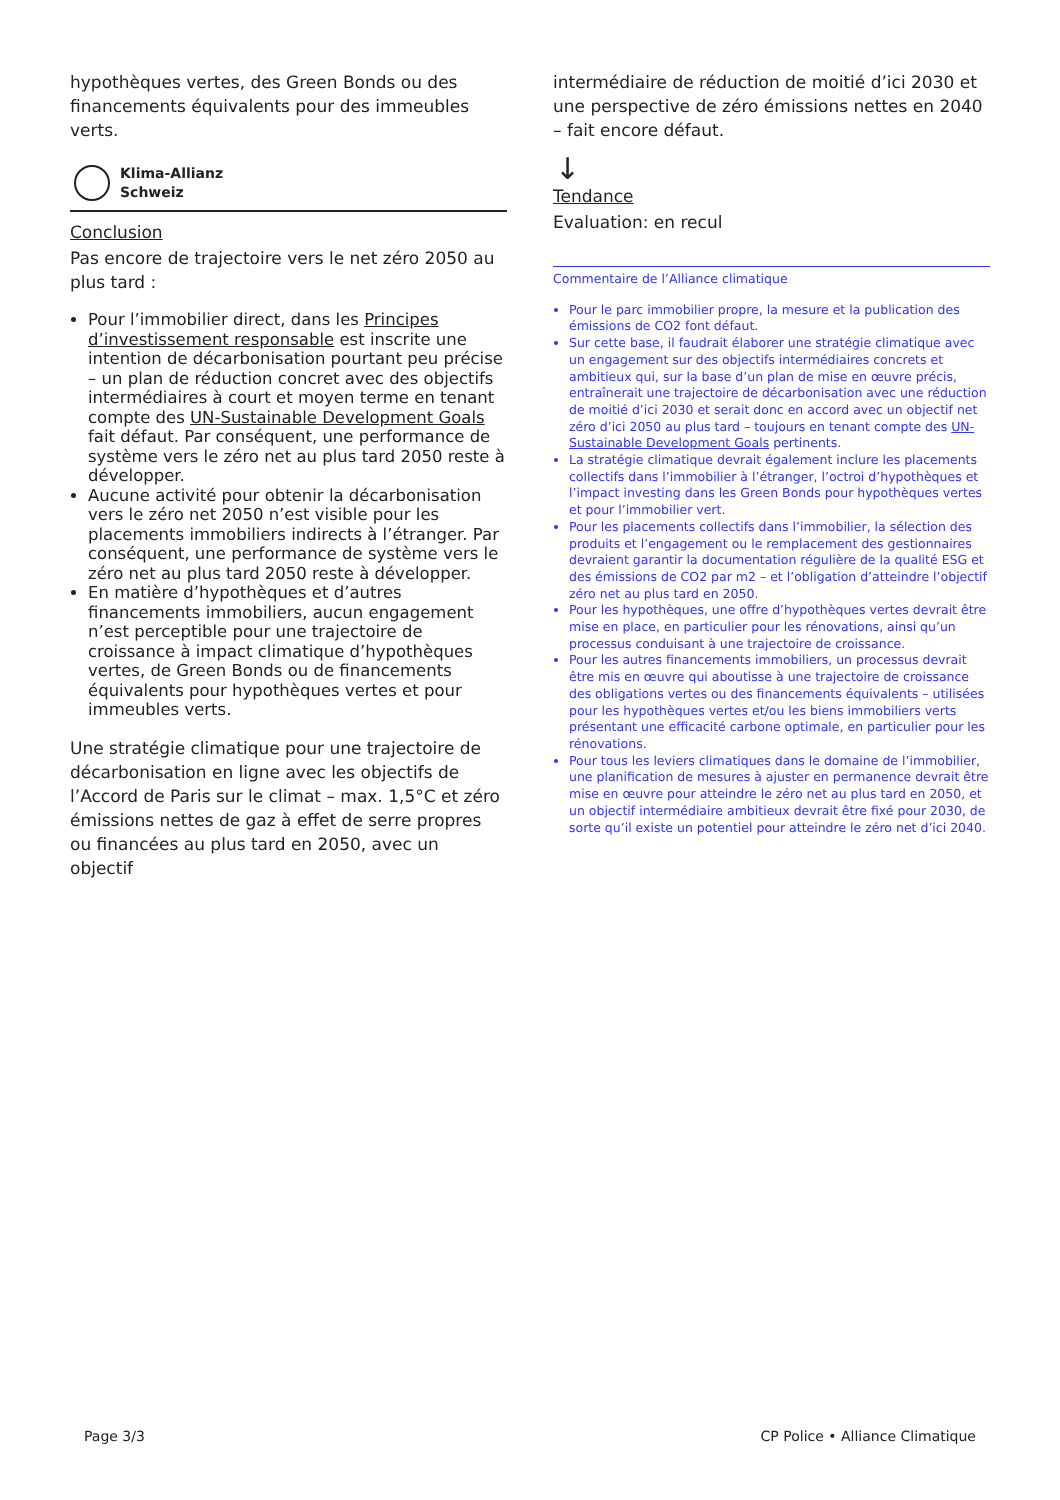hypothèques vertes, des Green Bonds ou des financements équivalents pour des immeubles verts.
Klima-Allianz
Schweiz
Conclusion
Pas encore de trajectoire vers le net zéro 2050 au plus tard :
Pour l’immobilier direct, dans les Principes d’investissement responsable est inscrite une intention de décarbonisation pourtant peu précise – un plan de réduction concret avec des objectifs intermédiaires à court et moyen terme en tenant compte des UN-Sustainable Development Goals fait défaut. Par conséquent, une performance de système vers le zéro net au plus tard 2050 reste à développer.
Aucune activité pour obtenir la décarbonisation vers le zéro net 2050 n’est visible pour les placements immobiliers indirects à l’étranger. Par conséquent, une performance de système vers le zéro net au plus tard 2050 reste à développer.
En matière d’hypothèques et d’autres financements immobiliers, aucun engagement n’est perceptible pour une trajectoire de croissance à impact climatique d’hypothèques vertes, de Green Bonds ou de financements équivalents pour hypothèques vertes et pour immeubles verts.
Une stratégie climatique pour une trajectoire de décarbonisation en ligne avec les objectifs de l’Accord de Paris sur le climat – max. 1,5°C et zéro émissions nettes de gaz à effet de serre propres ou financées au plus tard en 2050, avec un objectif
intermédiaire de réduction de moitié d’ici 2030 et une perspective de zéro émissions nettes en 2040 – fait encore défaut.
↓
Tendance
Evaluation: en recul
Commentaire de l’Alliance climatique
Pour le parc immobilier propre, la mesure et la publication des émissions de CO2 font défaut.
Sur cette base, il faudrait élaborer une stratégie climatique avec un engagement sur des objectifs intermédiaires concrets et ambitieux qui, sur la base d’un plan de mise en œuvre précis, entraînerait une trajectoire de décarbonisation avec une réduction de moitié d’ici 2030 et serait donc en accord avec un objectif net zéro d’ici 2050 au plus tard – toujours en tenant compte des UN-Sustainable Development Goals pertinents.
La stratégie climatique devrait également inclure les placements collectifs dans l’immobilier à l’étranger, l’octroi d’hypothèques et l’impact investing dans les Green Bonds pour hypothèques vertes et pour l’immobilier vert.
Pour les placements collectifs dans l’immobilier, la sélection des produits et l’engagement ou le remplacement des gestionnaires devraient garantir la documentation régulière de la qualité ESG et des émissions de CO2 par m2 – et l’obligation d’atteindre l’objectif zéro net au plus tard en 2050.
Pour les hypothèques, une offre d’hypothèques vertes devrait être mise en place, en particulier pour les rénovations, ainsi qu’un processus conduisant à une trajectoire de croissance.
Pour les autres financements immobiliers, un processus devrait être mis en œuvre qui aboutisse à une trajectoire de croissance des obligations vertes ou des financements équivalents – utilisées pour les hypothèques vertes et/ou les biens immobiliers verts présentant une efficacité carbone optimale, en particulier pour les rénovations.
Pour tous les leviers climatiques dans le domaine de l’immobilier, une planification de mesures à ajuster en permanence devrait être mise en œuvre pour atteindre le zéro net au plus tard en 2050, et un objectif intermédiaire ambitieux devrait être fixé pour 2030, de sorte qu’il existe un potentiel pour atteindre le zéro net d’ici 2040.
Page 3/3 CP Police • Alliance Climatique